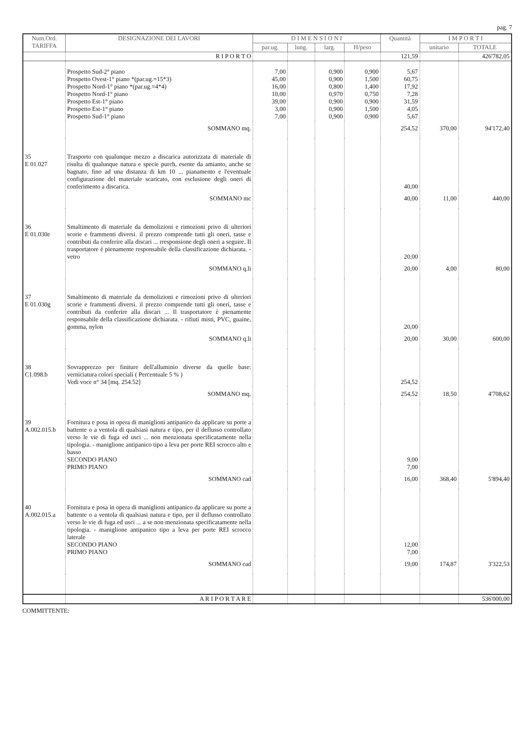pag. 7
| Num.Ord. TARIFFA | DESIGNAZIONE DEI LAVORI | D I M E N S I O N I | | | | Quantità | I M P O R T I | |
| --- | --- | --- | --- | --- | --- | --- | --- | --- |
| | | par.ug. | lung. | larg. | H/peso | | unitario | TOTALE |
| | R I P O R T O | | | | | 121,59 | | 426'782,05 |
| | Prospetto Sud-2° piano Prospetto Ovest-1° piano *(par.ug.=15*3) Prospetto Nord-1° piano *(par.ug.=4*4) Prospetto Nord-1° piano Prospetto Est-1° piano Prospetto Est-1° piano Prospetto Sud-1° piano | 7,00 45,00 16,00 10,00 39,00 3,00 7,00 | | 0,900 0,900 0,800 0,970 0,900 0,900 0,900 | 0,900 1,500 1,400 0,750 0,900 1,500 0,900 | 5,67 60,75 17,92 7,28 31,59 4,05 5,67 | | |
| | SOMMANO mq. | | | | | 254,52 | 370,00 | 94'172,40 |
| 35 E 01.027 | Trasporto con qualunque mezzo a discarica autorizzata di materiale di risulta di qualunque natura e specie purch, esente da amianto, anche se bagnato, fino ad una distanza di km 10 ... pianamento e l'eventuale configurazione del materiale scaricato, con esclusione degli oneri di conferimento a discarica. | | | | | 40,00 | | |
| | SOMMANO mc | | | | | 40,00 | 11,00 | 440,00 |
| 36 E 01.030e | Smaltimento di materiale da demolizioni e rimozioni privo di ulteriori scorie e frammenti diversi. il prezzo comprende tutti gli oneri, tasse e contributi da conferire alla discari ... rresponsione degli oneri a seguire. Il trasportatore è pienamente responsabile della classificazione dichiarata. - vetro | | | | | 20,00 | | |
| | SOMMANO q.li | | | | | 20,00 | 4,00 | 80,00 |
| 37 E 01.030g | Smaltimento di materiale da demolizioni e rimozioni privo di ulteriori scorie e frammenti diversi. il prezzo comprende tutti gli oneri, tasse e contributi da conferire alla discari ... Il trasportatore è pienamente responsabile della classificazione dichiarata. - rifiuti misti, PVC, guaine, gomma, nylon | | | | | 20,00 | | |
| | SOMMANO q.li | | | | | 20,00 | 30,00 | 600,00 |
| 38 C1.098.b | Sovrapprezzo per finiture dell'alluminio diverse da quelle base: verniciatura colori speciali ( Percentuale 5 % ) Vedi voce n° 34 [mq. 254.52] | | | | | 254,52 | | |
| | SOMMANO mq. | | | | | 254,52 | 18,50 | 4'708,62 |
| 39 A.002.015.b | Fornitura e posa in opera di maniglioni antipanico da applicare su porte a battente o a ventola di qualsiasi natura e tipo, per il deflusso controllato verso le vie di fuga ed usci ... non menzionata specificatamente nella tipologia. - maniglione antipanico tipo a leva per porte REI scrocco alto e basso SECONDO PIANO PRIMO PIANO | | | | | 9,00 7,00 | | |
| | SOMMANO cad | | | | | 16,00 | 368,40 | 5'894,40 |
| 40 A.002.015.a | Fornitura e posa in opera di maniglioni antipanico da applicare su porte a battente o a ventola di qualsiasi natura e tipo, per il deflusso controllato verso le vie di fuga ed usci ... a se non menzionata specificatamente nella tipologia. - maniglione antipanico tipo a leva per porte REI scrocco laterale SECONDO PIANO PRIMO PIANO | | | | | 12,00 7,00 | | |
| | SOMMANO cad | | | | | 19,00 | 174,87 | 3'322,53 |
| | A R I P O R T A R E | | | | | | | 536'000,00 |
COMMITTENTE: